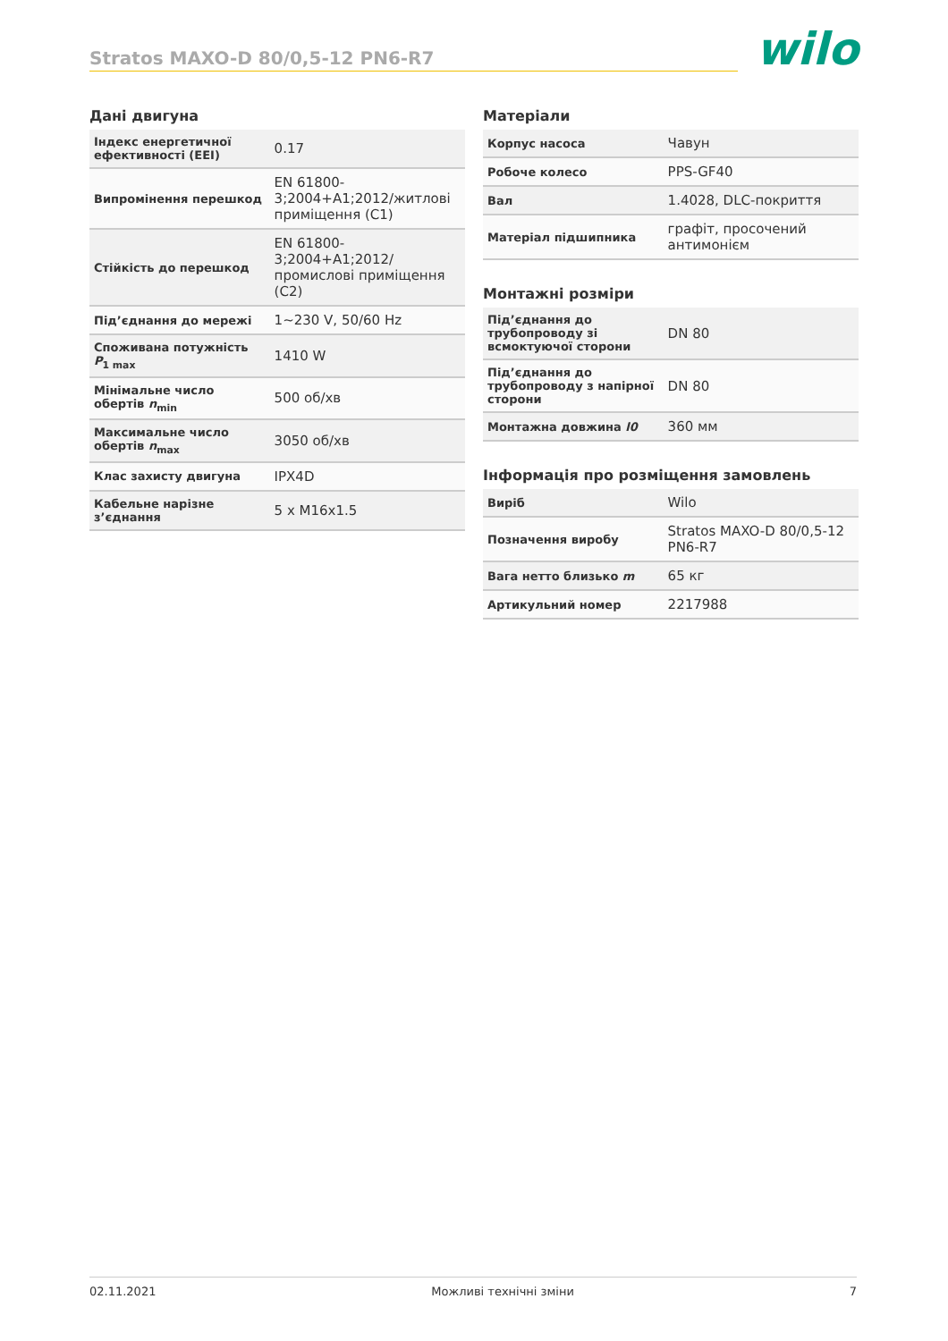Stratos MAXO-D 80/0,5-12 PN6-R7
wilo
Дані двигуна
| Індекс енергетичної ефективності (EEI) | 0.17 |
| Випромінення перешкод | EN 61800-3;2004+A1;2012/житлові приміщення (C1) |
| Стійкість до перешкод | EN 61800-3;2004+A1;2012/ промислові приміщення (C2) |
| Під’єднання до мережі | 1~230 V, 50/60 Hz |
| Споживана потужність P<sub>1 max</sub> | 1410 W |
| Мінімальне число обертів n<sub>min</sub> | 500 об/хв |
| Максимальне число обертів n<sub>max</sub> | 3050 об/хв |
| Клас захисту двигуна | IPX4D |
| Кабельне нарізне з’єднання | 5 x M16x1.5 |
Матеріали
| Корпус насоса | Чавун |
| Робоче колесо | PPS-GF40 |
| Вал | 1.4028, DLC-покриття |
| Матеріал підшипника | графіт, просочений антимонієм |
Монтажні розміри
| Під’єднання до трубопроводу зі всмоктуючої сторони | DN 80 |
| Під’єднання до трубопроводу з напірної сторони | DN 80 |
| Монтажна довжина l0 | 360 мм |
Інформація про розміщення замовлень
| Виріб | Wilo |
| Позначення виробу | Stratos MAXO-D 80/0,5-12 PN6-R7 |
| Вага нетто близько m | 65 кг |
| Артикульний номер | 2217988 |
02.11.2021 Можливі технічні зміни 7